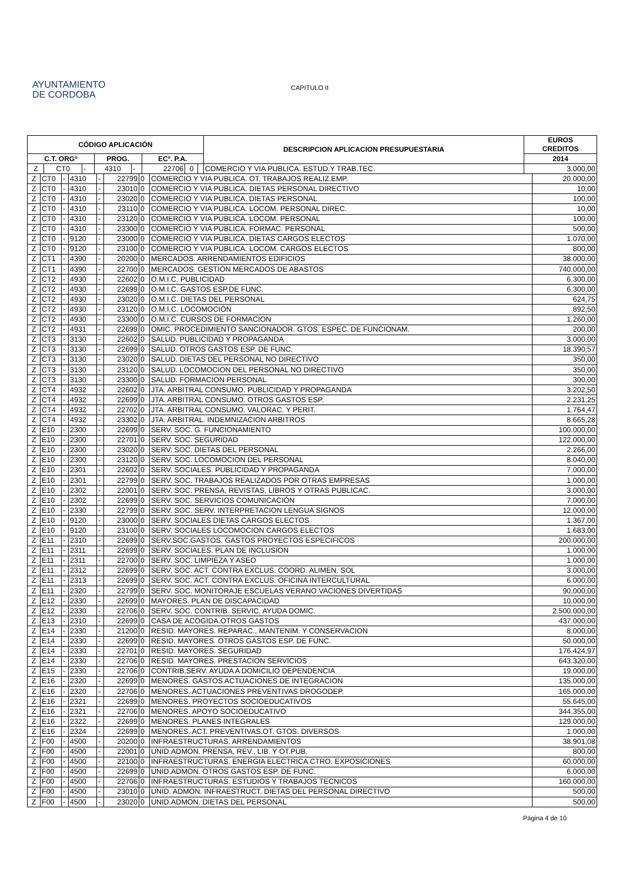AYUNTAMIENTO
DE CORDOBA
CAPITULO II
| CÓDIGO APLICACIÓN | | | | | | | | DESCRIPCION APLICACION PRESUPUESTARIA | EUROS CREDITOS |
| --- | --- | --- | --- | --- | --- | --- | --- | --- | --- |
| C.T. ORGº | | | PROG. | | ECº. P.A. | | | | 2014 |
| Z | CT0 | - | 4310 | - | 22706 | 0 | | COMERCIO Y VIA PUBLICA. ESTUD.Y TRAB.TEC. | 3.000,00 |
| Z | CT0 | - | 4310 | - | 22799 | 0 | COMERCIO Y VIA PUBLICA. OT. TRABAJOS REALIZ.EMP. | 20.000,00 |
| Z | CT0 | - | 4310 | - | 23010 | 0 | COMERCIO Y VIA PUBLICA. DIETAS PERSONAL DIRECTIVO | 10,00 |
| Z | CT0 | - | 4310 | - | 23020 | 0 | COMERCIO Y VIA PUBLICA. DIETAS PERSONAL | 100,00 |
| Z | CT0 | - | 4310 | - | 23110 | 0 | COMERCIO Y VIA PUBLICA. LOCOM. PERSONAL DIREC. | 10,00 |
| Z | CT0 | - | 4310 | - | 23120 | 0 | COMERCIO Y VIA PUBLICA. LOCOM. PERSONAL | 100,00 |
| Z | CT0 | - | 4310 | - | 23300 | 0 | COMERCIO Y VIA PUBLICA. FORMAC. PERSONAL | 500,00 |
| Z | CT0 | - | 9120 | - | 23000 | 0 | COMERCIO Y VIA PUBLICA. DIETAS CARGOS ELECTOS | 1.070,00 |
| Z | CT0 | - | 9120 | - | 23100 | 0 | COMERCIO Y VIA PUBLICA. LOCOM. CARGOS ELECTOS | 800,00 |
| Z | CT1 | - | 4390 | - | 20200 | 0 | MERCADOS. ARRENDAMIENTOS EDIFICIOS | 38.000,00 |
| Z | CT1 | - | 4390 | - | 22700 | 0 | MERCADOS. GESTIÓN MERCADOS DE ABASTOS | 740.000,00 |
| Z | CT2 | - | 4930 | - | 22602 | 0 | O.M.I.C. PUBLICIDAD | 6.300,00 |
| Z | CT2 | - | 4930 | - | 22699 | 0 | O.M.I.C. GASTOS ESP.DE FUNC. | 6.300,00 |
| Z | CT2 | - | 4930 | - | 23020 | 0 | O.M.I.C. DIETAS DEL PERSONAL | 624,75 |
| Z | CT2 | - | 4930 | - | 23120 | 0 | O.M.I.C. LOCOMOCIÓN | 892,50 |
| Z | CT2 | - | 4930 | - | 23300 | 0 | O.M.I.C. CURSOS DE FORMACION | 1.260,00 |
| Z | CT2 | - | 4931 | - | 22699 | 0 | OMIC. PROCEDIMIENTO SANCIONADOR. GTOS. ESPEC. DE FUNCIONAM. | 200,00 |
| Z | CT3 | - | 3130 | - | 22602 | 0 | SALUD. PUBLICIDAD Y PROPAGANDA | 3.000,00 |
| Z | CT3 | - | 3130 | - | 22699 | 0 | SALUD. OTROS GASTOS ESP. DE FUNC. | 18.390,57 |
| Z | CT3 | - | 3130 | - | 23020 | 0 | SALUD. DIETAS DEL PERSONAL NO DIRECTIVO | 350,00 |
| Z | CT3 | - | 3130 | - | 23120 | 0 | SALUD. LOCOMOCION DEL PERSONAL NO DIRECTIVO | 350,00 |
| Z | CT3 | - | 3130 | - | 23300 | 0 | SALUD. FORMACION PERSONAL | 300,00 |
| Z | CT4 | - | 4932 | - | 22602 | 0 | JTA. ARBITRAL CONSUMO. PUBLICIDAD Y PROPAGANDA | 3.202,50 |
| Z | CT4 | - | 4932 | - | 22699 | 0 | JTA. ARBITRAL CONSUMO. OTROS GASTOS ESP. | 2.231,25 |
| Z | CT4 | - | 4932 | - | 22702 | 0 | JTA. ARBITRAL CONSUMO. VALORAC. Y PERIT. | 1.764,47 |
| Z | CT4 | - | 4932 | - | 23302 | 0 | JTA. ARBITRAL. INDEMNIZACION ARBITROS | 8.665,28 |
| Z | E10 | - | 2300 | - | 22699 | 0 | SERV. SOC. G. FUNCIONAMIENTO | 100.000,00 |
| Z | E10 | - | 2300 | - | 22701 | 0 | SERV. SOC. SEGURIDAD | 122.000,00 |
| Z | E10 | - | 2300 | - | 23020 | 0 | SERV. SOC. DIETAS DEL PERSONAL | 2.266,00 |
| Z | E10 | - | 2300 | - | 23120 | 0 | SERV. SOC. LOCOMOCION DEL PERSONAL | 8.040,00 |
| Z | E10 | - | 2301 | - | 22602 | 0 | SERV. SOCIALES. PUBLICIDAD Y PROPAGANDA | 7.000,00 |
| Z | E10 | - | 2301 | - | 22799 | 0 | SERV. SOC. TRABAJOS REALIZADOS POR OTRAS EMPRESAS | 1.000,00 |
| Z | E10 | - | 2302 | - | 22001 | 0 | SERV. SOC. PRENSA, REVISTAS, LIBROS Y OTRAS PUBLICAC. | 3.000,00 |
| Z | E10 | - | 2302 | - | 22699 | 0 | SERV. SOC. SERVICIOS COMUNICACIÓN | 7.000,00 |
| Z | E10 | - | 2330 | - | 22799 | 0 | SERV. SOC. SERV. INTERPRETACION LENGUA SIGNOS | 12.000,00 |
| Z | E10 | - | 9120 | - | 23000 | 0 | SERV. SOCIALES DIETAS CARGOS ELECTOS | 1.367,00 |
| Z | E10 | - | 9120 | - | 23100 | 0 | SERV. SOCIALES LOCOMOCION CARGOS ELECTOS | 1.683,00 |
| Z | E11 | - | 2310 | - | 22699 | 0 | SERV.SOC.GASTOS. GASTOS PROYECTOS ESPECIFICOS | 200.000,00 |
| Z | E11 | - | 2311 | - | 22699 | 0 | SERV. SOCIALES. PLAN DE INCLUSION | 1.000,00 |
| Z | E11 | - | 2311 | - | 22700 | 0 | SERV. SOC. LIMPIEZA Y ASEO | 1.000,00 |
| Z | E11 | - | 2312 | - | 22699 | 0 | SERV. SOC. ACT. CONTRA EXCLUS. COORD. ALIMEN. SOL | 3.000,00 |
| Z | E11 | - | 2313 | - | 22699 | 0 | SERV. SOC. ACT. CONTRA EXCLUS. OFICINA INTERCULTURAL | 6.000,00 |
| Z | E11 | - | 2320 | - | 22799 | 0 | SERV. SOC. MONITORAJE ESCUELAS VERANO VACIONES DIVERTIDAS | 90.000,00 |
| Z | E12 | - | 2330 | - | 22699 | 0 | MAYORES. PLAN DE DISCAPACIDAD | 10.000,00 |
| Z | E12 | - | 2330 | - | 22706 | 0 | SERV. SOC. CONTRIB. SERVIC. AYUDA DOMIC. | 2.500.000,00 |
| Z | E13 | - | 2310 | - | 22699 | 0 | CASA DE ACOGIDA.OTROS GASTOS | 437.000,00 |
| Z | E14 | - | 2330 | - | 21200 | 0 | RESID. MAYORES. REPARAC., MANTENIM. Y CONSERVACION | 8.000,00 |
| Z | E14 | - | 2330 | - | 22699 | 0 | RESID. MAYORES. OTROS GASTOS ESP. DE FUNC. | 50.000,00 |
| Z | E14 | - | 2330 | - | 22701 | 0 | RESID. MAYORES. SEGURIDAD | 176.424,97 |
| Z | E14 | - | 2330 | - | 22706 | 0 | RESID. MAYORES. PRESTACION SERVICIOS | 643.320,00 |
| Z | E15 | - | 2330 | - | 22706 | 0 | CONTRIB.SERV. AYUDA A DOMICILIO DEPENDENCIA | 19.000,00 |
| Z | E16 | - | 2320 | - | 22699 | 0 | MENORES. GASTOS ACTUACIONES DE INTEGRACION | 135.000,00 |
| Z | E16 | - | 2320 | - | 22706 | 0 | MENORES. ACTUACIONES PREVENTIVAS DROGODEP. | 165.000,00 |
| Z | E16 | - | 2321 | - | 22699 | 0 | MENORES. PROYECTOS SOCIOEDUCATIVOS | 55.645,00 |
| Z | E16 | - | 2321 | - | 22706 | 0 | MENORES. APOYO SOCIOEDUCATIVO | 344.355,00 |
| Z | E16 | - | 2322 | - | 22699 | 0 | MENORES. PLANES INTEGRALES | 129.000,00 |
| Z | E16 | - | 2324 | - | 22699 | 0 | MENORES. ACT. PREVENTIVAS.OT. GTOS. DIVERSOS | 1.000,00 |
| Z | F00 | - | 4500 | - | 20200 | 0 | INFRAESTRUCTURAS. ARRENDAMIENTOS | 38.901,08 |
| Z | F00 | - | 4500 | - | 22001 | 0 | UNID.ADMON. PRENSA, REV., LIB. Y OT.PUB. | 800,00 |
| Z | F00 | - | 4500 | - | 22100 | 0 | INFRAESTRUCTURAS. ENERGIA ELECTRICA CTRO. EXPOSICIONES | 60.000,00 |
| Z | F00 | - | 4500 | - | 22699 | 0 | UNID.ADMON. OTROS GASTOS ESP. DE FUNC. | 6.000,00 |
| Z | F00 | - | 4500 | - | 22706 | 0 | INFRAESTRUCTURAS. ESTUDIOS Y TRABAJOS TECNICOS | 160.000,00 |
| Z | F00 | - | 4500 | - | 23010 | 0 | UNID. ADMON. INFRAESTRUCT. DIETAS DEL PERSONAL DIRECTIVO | 500,00 |
| Z | F00 | - | 4500 | - | 23020 | 0 | UNID.ADMON. DIETAS DEL PERSONAL | 500,00 |
Página 4 de 10